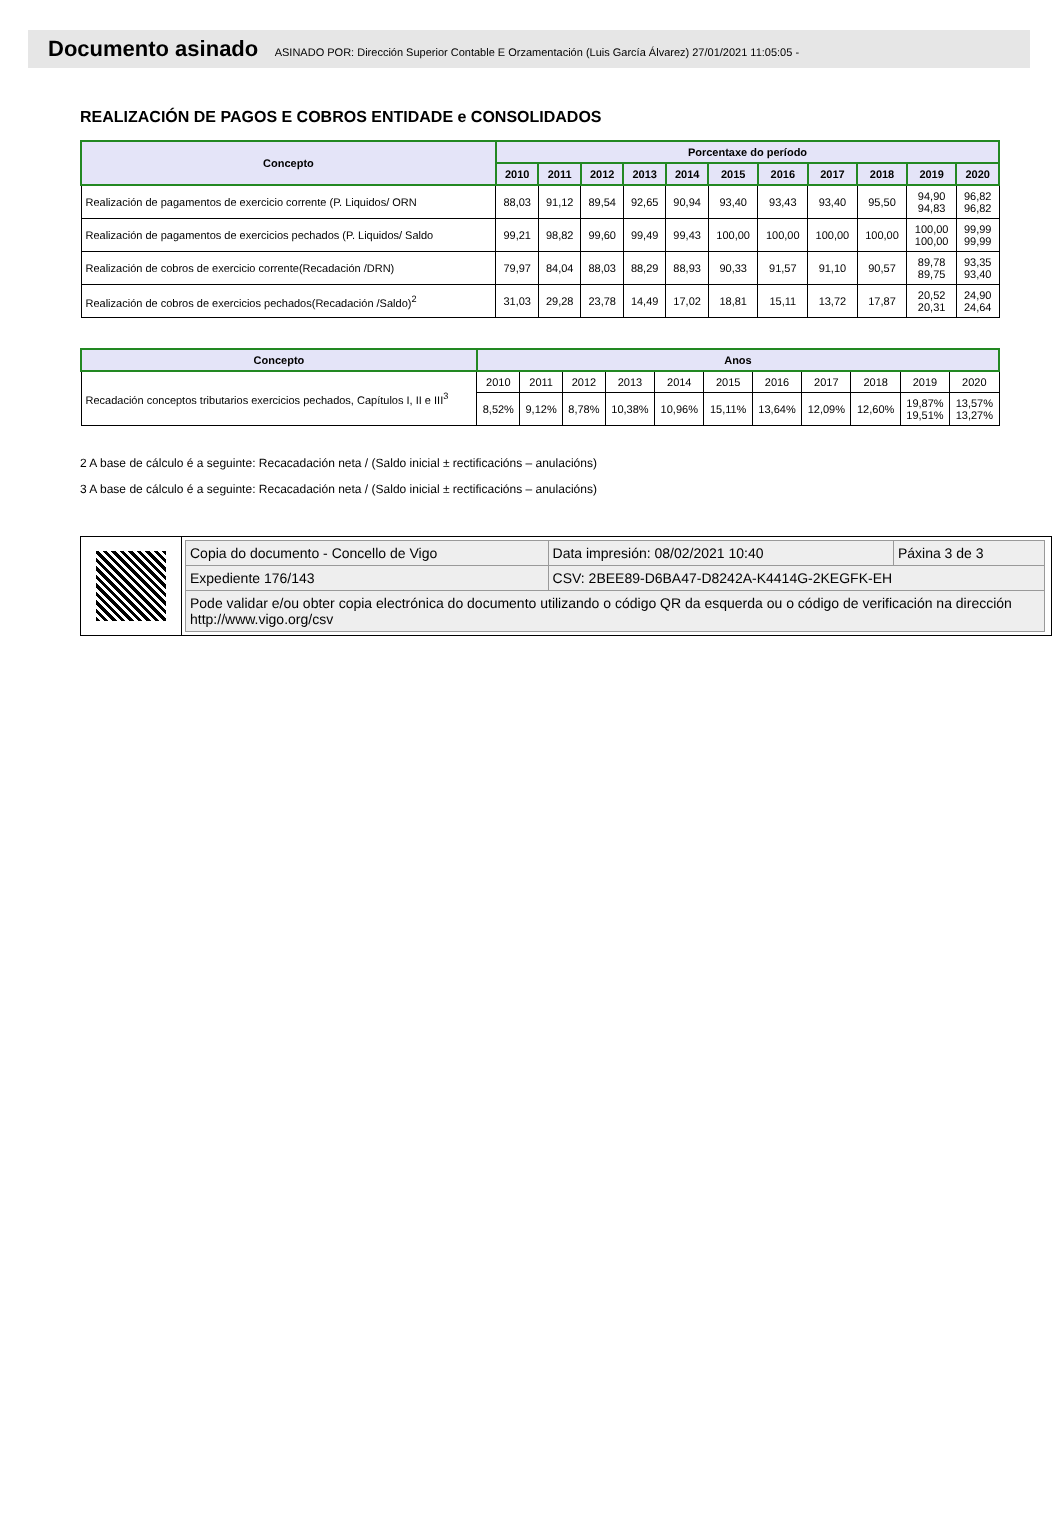Documento asinado ASINADO POR: Dirección Superior Contable E Orzamentación (Luis García Álvarez) 27/01/2021 11:05:05 -
REALIZACIÓN DE PAGOS E COBROS ENTIDADE e CONSOLIDADOS
| Concepto | Porcentaxe do período | | | | | | | | | | |
| --- | --- | --- | --- | --- | --- | --- | --- | --- | --- | --- | --- |
| | 2010 | 2011 | 2012 | 2013 | 2014 | 2015 | 2016 | 2017 | 2018 | 2019 | 2020 |
| Realización de pagamentos de exercicio corrente (P. Liquidos/ ORN | 88,03 | 91,12 | 89,54 | 92,65 | 90,94 | 93,40 | 93,43 | 93,40 | 95,50 | 94,90 94,83 | 96,82 96,82 |
| Realización de pagamentos de exercicios pechados (P. Liquidos/ Saldo | 99,21 | 98,82 | 99,60 | 99,49 | 99,43 | 100,00 | 100,00 | 100,00 | 100,00 | 100,00 100,00 | 99,99 99,99 |
| Realización de cobros de exercicio corrente(Recadación /DRN) | 79,97 | 84,04 | 88,03 | 88,29 | 88,93 | 90,33 | 91,57 | 91,10 | 90,57 | 89,78 89,75 | 93,35 93,40 |
| Realización de cobros de exercicios pechados(Recadación /Saldo)<sup>2</sup> | 31,03 | 29,28 | 23,78 | 14,49 | 17,02 | 18,81 | 15,11 | 13,72 | 17,87 | 20,52 20,31 | 24,90 24,64 |
| Concepto | Anos | | | | | | | | | | |
| --- | --- | --- | --- | --- | --- | --- | --- | --- | --- | --- | --- |
| Recadación conceptos tributarios exercicios pechados, Capítulos I, II e III<sup>3</sup> | 2010 | 2011 | 2012 | 2013 | 2014 | 2015 | 2016 | 2017 | 2018 | 2019 | 2020 |
| | 8,52% | 9,12% | 8,78% | 10,38% | 10,96% | 15,11% | 13,64% | 12,09% | 12,60% | 19,87% 19,51% | 13,57% 13,27% |
2 A base de cálculo é a seguinte: Recacadación neta / (Saldo inicial ± rectificacións – anulacións)
3 A base de cálculo é a seguinte: Recacadación neta / (Saldo inicial ± rectificacións – anulacións)
| Copia do documento - Concello de Vigo | Data impresión: 08/02/2021 10:40 | Páxina 3 de 3 |
| Expediente 176/143 | CSV: 2BEE89-D6BA47-D8242A-K4414G-2KEGFK-EH | |
| Pode validar e/ou obter copia electrónica do documento utilizando o código QR da esquerda ou o código de verificación na dirección http://www.vigo.org/csv | | |